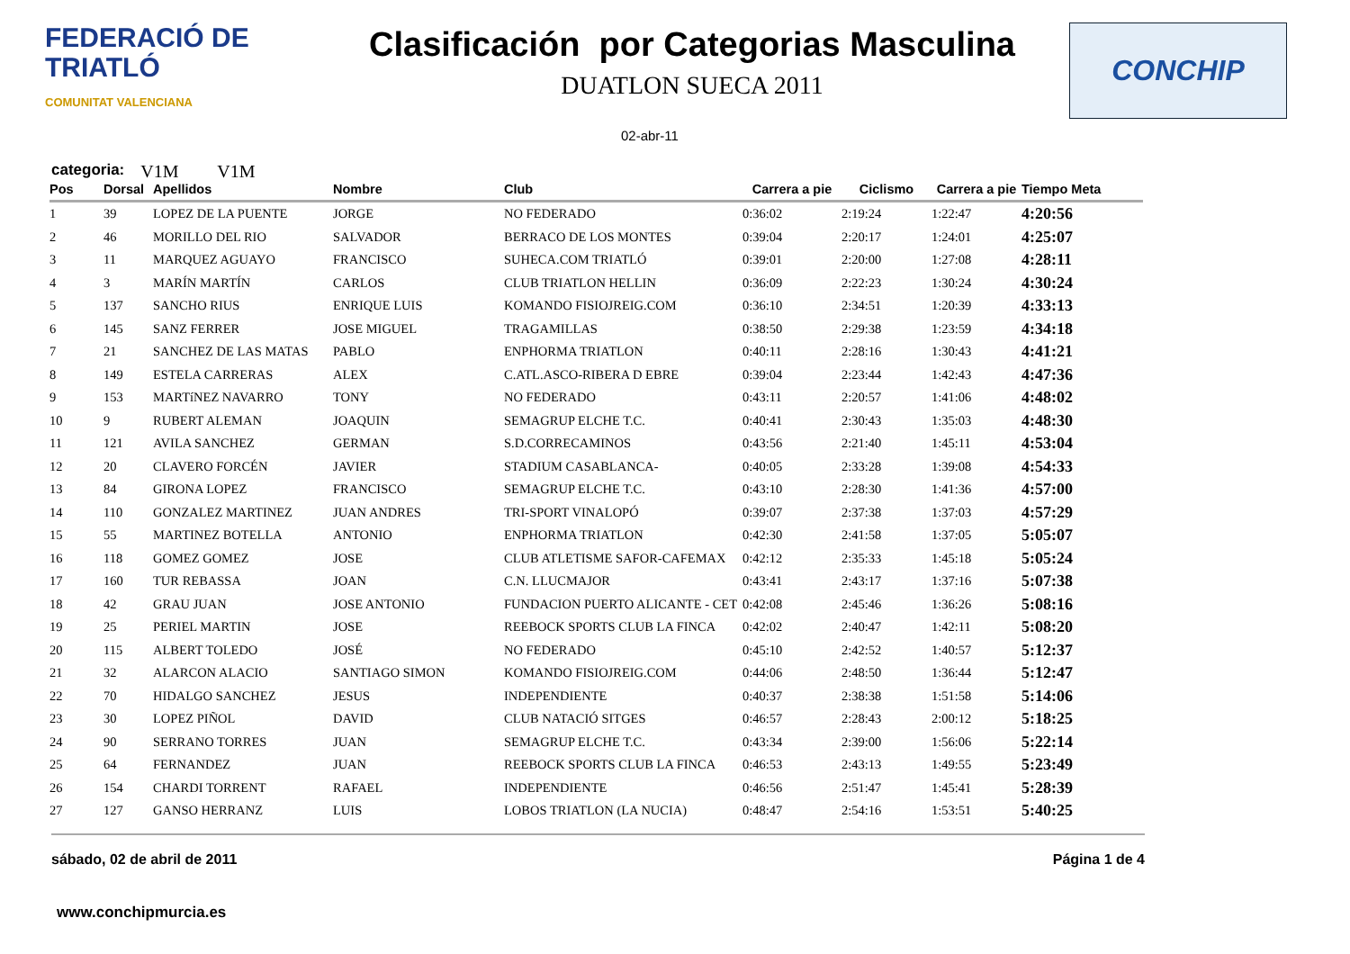FEDERACIÓ DE
TRIATLÓ
COMUNITAT VALENCIANA
Clasificación por Categorias Masculina
DUATLON SUECA 2011
CONCHIP
02-abr-11
categoria: V1M V1M
| Pos | Dorsal | Apellidos | Nombre | Club | Carrera a pie | Ciclismo | Carrera a pie | Tiempo Meta |
| --- | --- | --- | --- | --- | --- | --- | --- | --- |
| 1 | 39 | LOPEZ DE LA PUENTE | JORGE | NO FEDERADO | 0:36:02 | 2:19:24 | 1:22:47 | 4:20:56 |
| 2 | 46 | MORILLO DEL RIO | SALVADOR | BERRACO DE LOS MONTES | 0:39:04 | 2:20:17 | 1:24:01 | 4:25:07 |
| 3 | 11 | MARQUEZ AGUAYO | FRANCISCO | SUHECA.COM TRIATLÓ | 0:39:01 | 2:20:00 | 1:27:08 | 4:28:11 |
| 4 | 3 | MARÍN MARTÍN | CARLOS | CLUB TRIATLON HELLIN | 0:36:09 | 2:22:23 | 1:30:24 | 4:30:24 |
| 5 | 137 | SANCHO RIUS | ENRIQUE LUIS | KOMANDO FISIOJREIG.COM | 0:36:10 | 2:34:51 | 1:20:39 | 4:33:13 |
| 6 | 145 | SANZ FERRER | JOSE MIGUEL | TRAGAMILLAS | 0:38:50 | 2:29:38 | 1:23:59 | 4:34:18 |
| 7 | 21 | SANCHEZ DE LAS MATAS | PABLO | ENPHORMA TRIATLON | 0:40:11 | 2:28:16 | 1:30:43 | 4:41:21 |
| 8 | 149 | ESTELA CARRERAS | ALEX | C.ATL.ASCO-RIBERA D EBRE | 0:39:04 | 2:23:44 | 1:42:43 | 4:47:36 |
| 9 | 153 | MARTíNEZ NAVARRO | TONY | NO FEDERADO | 0:43:11 | 2:20:57 | 1:41:06 | 4:48:02 |
| 10 | 9 | RUBERT ALEMAN | JOAQUIN | SEMAGRUP ELCHE T.C. | 0:40:41 | 2:30:43 | 1:35:03 | 4:48:30 |
| 11 | 121 | AVILA SANCHEZ | GERMAN | S.D.CORRECAMINOS | 0:43:56 | 2:21:40 | 1:45:11 | 4:53:04 |
| 12 | 20 | CLAVERO FORCÉN | JAVIER | STADIUM CASABLANCA- | 0:40:05 | 2:33:28 | 1:39:08 | 4:54:33 |
| 13 | 84 | GIRONA LOPEZ | FRANCISCO | SEMAGRUP ELCHE T.C. | 0:43:10 | 2:28:30 | 1:41:36 | 4:57:00 |
| 14 | 110 | GONZALEZ MARTINEZ | JUAN ANDRES | TRI-SPORT VINALOPÓ | 0:39:07 | 2:37:38 | 1:37:03 | 4:57:29 |
| 15 | 55 | MARTINEZ BOTELLA | ANTONIO | ENPHORMA TRIATLON | 0:42:30 | 2:41:58 | 1:37:05 | 5:05:07 |
| 16 | 118 | GOMEZ GOMEZ | JOSE | CLUB ATLETISME SAFOR-CAFEMAX | 0:42:12 | 2:35:33 | 1:45:18 | 5:05:24 |
| 17 | 160 | TUR REBASSA | JOAN | C.N. LLUCMAJOR | 0:43:41 | 2:43:17 | 1:37:16 | 5:07:38 |
| 18 | 42 | GRAU JUAN | JOSE ANTONIO | FUNDACION PUERTO ALICANTE - CET | 0:42:08 | 2:45:46 | 1:36:26 | 5:08:16 |
| 19 | 25 | PERIEL MARTIN | JOSE | REEBOCK SPORTS CLUB LA FINCA | 0:42:02 | 2:40:47 | 1:42:11 | 5:08:20 |
| 20 | 115 | ALBERT TOLEDO | JOSÉ | NO FEDERADO | 0:45:10 | 2:42:52 | 1:40:57 | 5:12:37 |
| 21 | 32 | ALARCON ALACIO | SANTIAGO SIMON | KOMANDO FISIOJREIG.COM | 0:44:06 | 2:48:50 | 1:36:44 | 5:12:47 |
| 22 | 70 | HIDALGO SANCHEZ | JESUS | INDEPENDIENTE | 0:40:37 | 2:38:38 | 1:51:58 | 5:14:06 |
| 23 | 30 | LOPEZ PIÑOL | DAVID | CLUB NATACIÓ SITGES | 0:46:57 | 2:28:43 | 2:00:12 | 5:18:25 |
| 24 | 90 | SERRANO TORRES | JUAN | SEMAGRUP ELCHE T.C. | 0:43:34 | 2:39:00 | 1:56:06 | 5:22:14 |
| 25 | 64 | FERNANDEZ | JUAN | REEBOCK SPORTS CLUB LA FINCA | 0:46:53 | 2:43:13 | 1:49:55 | 5:23:49 |
| 26 | 154 | CHARDI TORRENT | RAFAEL | INDEPENDIENTE | 0:46:56 | 2:51:47 | 1:45:41 | 5:28:39 |
| 27 | 127 | GANSO HERRANZ | LUIS | LOBOS TRIATLON (LA NUCIA) | 0:48:47 | 2:54:16 | 1:53:51 | 5:40:25 |
sábado, 02 de abril de 2011 Página 1 de 4
www.conchipmurcia.es